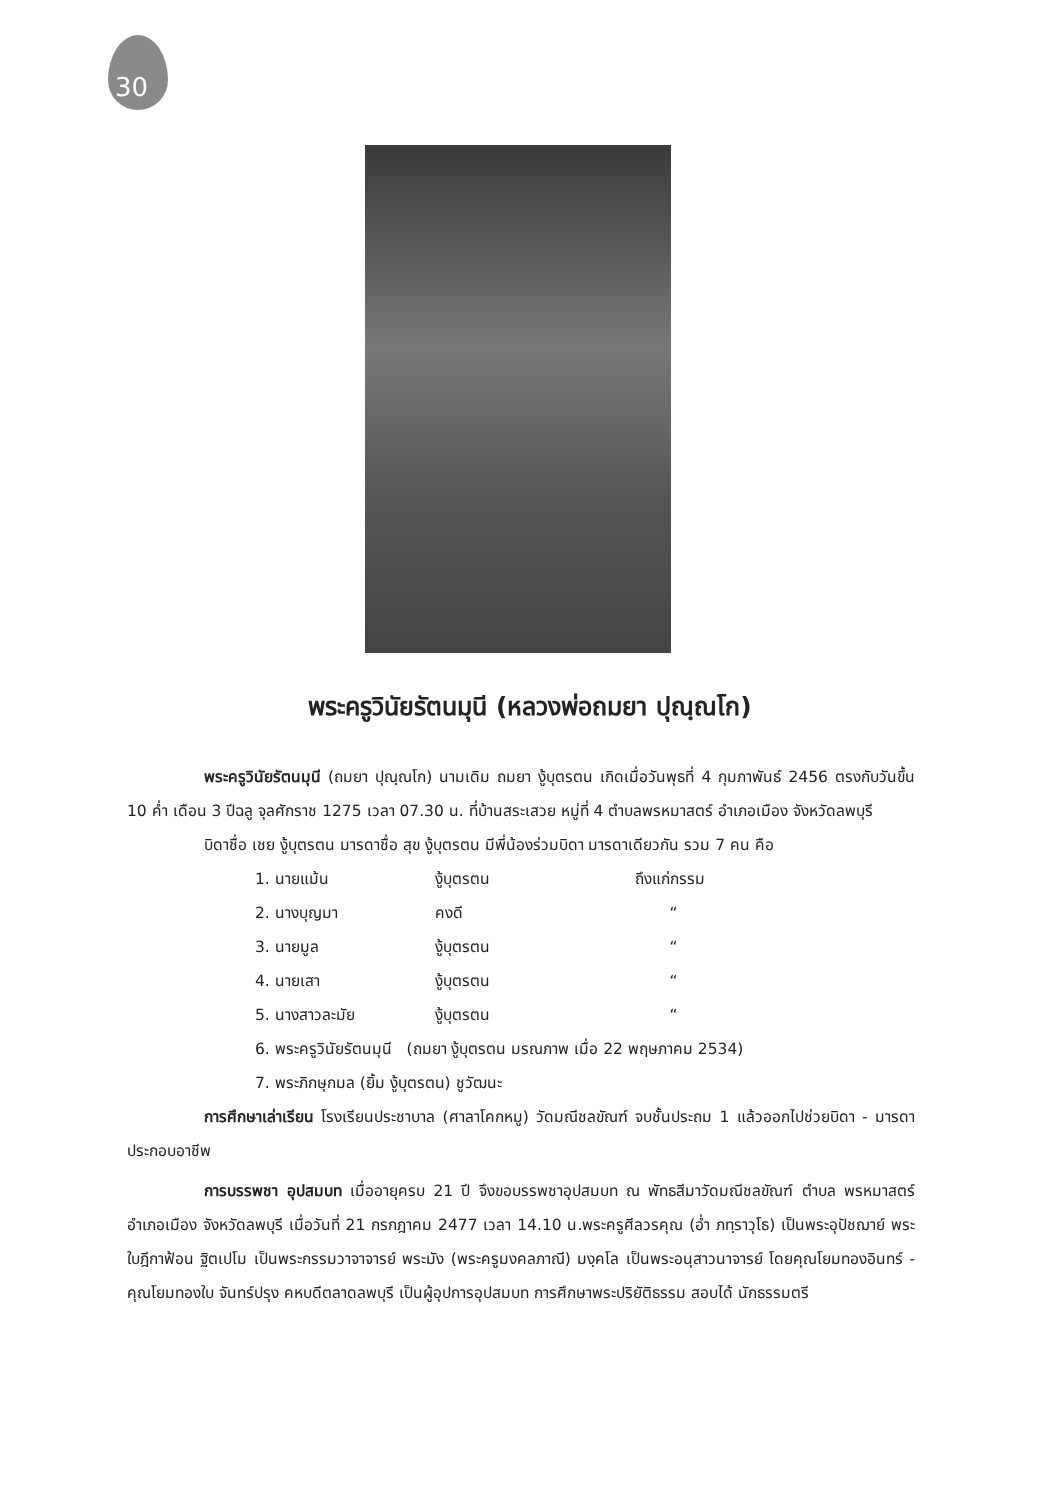30
พระครูวินัยรัตนมุนี (หลวงพ่อถมยา ปุณฺณโก)
พระครูวินัยรัตนมุนี (ถมยา ปุณฺณโก) นามเดิม ถมยา งู้บุตรตน เกิดเมื่อวันพุธที่ 4 กุมภาพันธ์ 2456 ตรงกับวันขึ้น 10 ค่ำ เดือน 3 ปีฉลู จุลศักราช 1275 เวลา 07.30 น. ที่บ้านสระเสวย หมู่ที่ 4 ตำบลพรหมาสตร์ อำเภอเมือง จังหวัดลพบุรี
บิดาชื่อ เชย งู้บุตรตน มารดาชื่อ สุข งู้บุตรตน มีพี่น้องร่วมบิดา มารดาเดียวกัน รวม 7 คน คือ
1. นายแม้น งู้บุตรตน ถึงแก่กรรม
2. นางบุญมา คงดี “
3. นายมูล งู้บุตรตน “
4. นายเสา งู้บุตรตน “
5. นางสาวละมัย งู้บุตรตน “
6. พระครูวินัยรัตนมุนี (ถมยา งู้บุตรตน มรณภาพ เมื่อ 22 พฤษภาคม 2534)
7. พระภิกษุกมล (ยิ้ม งู้บุตรตน) ชูวัฒนะ
การศึกษาเล่าเรียน โรงเรียนประชาบาล (ศาลาโคกหมู) วัดมณีชลขัณฑ์ จบชั้นประถม 1 แล้วออกไปช่วยบิดา - มารดาประกอบอาชีพ
การบรรพชา อุปสมบท เมื่ออายุครบ 21 ปี จึงขอบรรพชาอุปสมบท ณ พัทธสีมาวัดมณีชลขัณฑ์ ตำบล พรหมาสตร์ อำเภอเมือง จังหวัดลพบุรี เมื่อวันที่ 21 กรกฎาคม 2477 เวลา 14.10 น.พระครูศีลวรคุณ (อ่ำ ภทฺราวุโธ) เป็นพระอุปัชฌาย์ พระใบฎีกาฟ้อน ฐิตเปโม เป็นพระกรรมวาจาจารย์ พระมัง (พระครูมงคลภาณี) มงฺคโล เป็นพระอนุสาวนาจารย์ โดยคุณโยมทองอินทร์ - คุณโยมทองใบ จันทร์ปรุง คหบดีตลาดลพบุรี เป็นผู้อุปการอุปสมบท การศึกษาพระปริยัติธรรม สอบได้ นักธรรมตรี